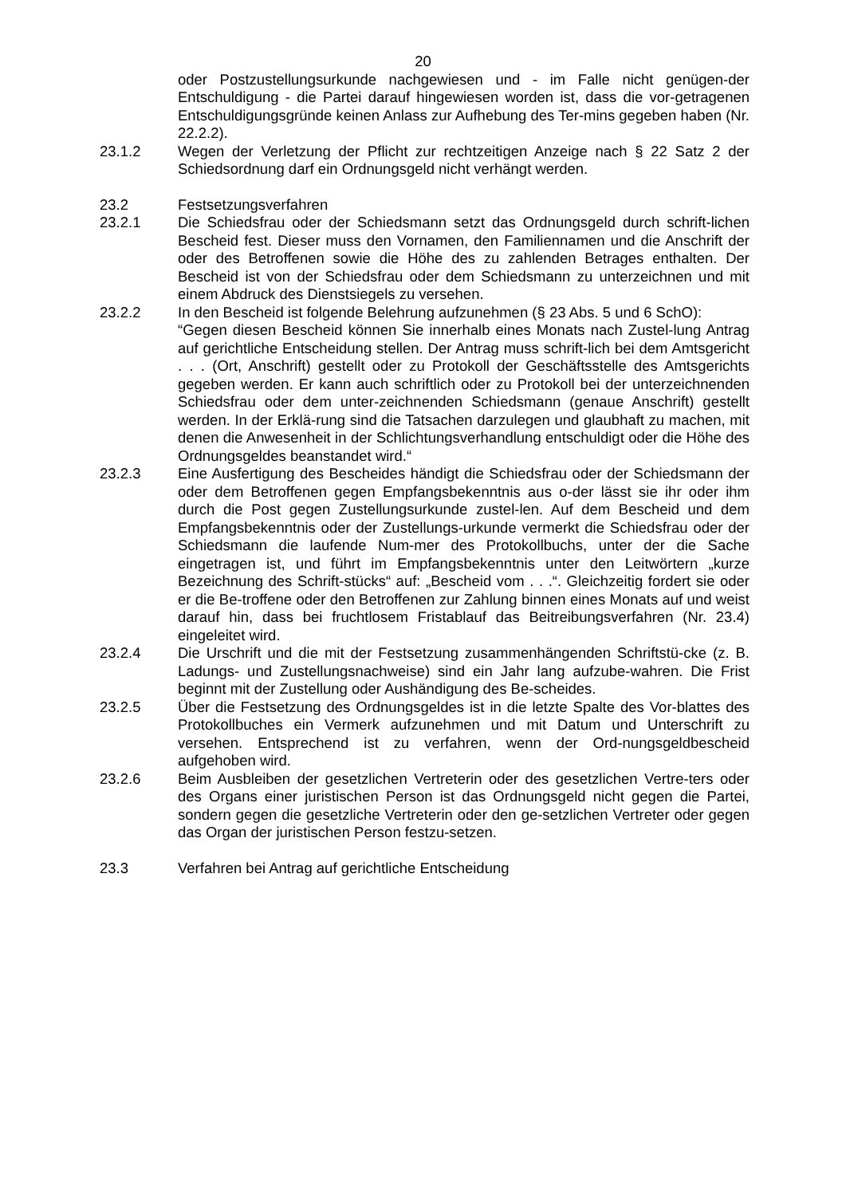20
oder Postzustellungsurkunde nachgewiesen und - im Falle nicht genügen-der Entschuldigung - die Partei darauf hingewiesen worden ist, dass die vor-getragenen Entschuldigungsgründe keinen Anlass zur Aufhebung des Ter-mins gegeben haben (Nr. 22.2.2).
23.1.2 Wegen der Verletzung der Pflicht zur rechtzeitigen Anzeige nach § 22 Satz 2 der Schiedsordnung darf ein Ordnungsgeld nicht verhängt werden.
23.2 Festsetzungsverfahren
23.2.1 Die Schiedsfrau oder der Schiedsmann setzt das Ordnungsgeld durch schrift-lichen Bescheid fest. Dieser muss den Vornamen, den Familiennamen und die Anschrift der oder des Betroffenen sowie die Höhe des zu zahlenden Betrages enthalten. Der Bescheid ist von der Schiedsfrau oder dem Schiedsmann zu unterzeichnen und mit einem Abdruck des Dienstsiegels zu versehen.
23.2.2 In den Bescheid ist folgende Belehrung aufzunehmen (§ 23 Abs. 5 und 6 SchO):
“Gegen diesen Bescheid können Sie innerhalb eines Monats nach Zustel-lung Antrag auf gerichtliche Entscheidung stellen. Der Antrag muss schrift-lich bei dem Amtsgericht . . . (Ort, Anschrift) gestellt oder zu Protokoll der Geschäftsstelle des Amtsgerichts gegeben werden. Er kann auch schriftlich oder zu Protokoll bei der unterzeichnenden Schiedsfrau oder dem unter-zeichnenden Schiedsmann (genaue Anschrift) gestellt werden. In der Erklä-rung sind die Tatsachen darzulegen und glaubhaft zu machen, mit denen die Anwesenheit in der Schlichtungsverhandlung entschuldigt oder die Höhe des Ordnungsgeldes beanstandet wird.“
23.2.3 Eine Ausfertigung des Bescheides händigt die Schiedsfrau oder der Schiedsmann der oder dem Betroffenen gegen Empfangsbekenntnis aus o-der lässt sie ihr oder ihm durch die Post gegen Zustellungsurkunde zustel-len. Auf dem Bescheid und dem Empfangsbekenntnis oder der Zustellungs-urkunde vermerkt die Schiedsfrau oder der Schiedsmann die laufende Num-mer des Protokollbuchs, unter der die Sache eingetragen ist, und führt im Empfangsbekenntnis unter den Leitwörtern „kurze Bezeichnung des Schrift-stücks“ auf: „Bescheid vom . . .“. Gleichzeitig fordert sie oder er die Be-troffene oder den Betroffenen zur Zahlung binnen eines Monats auf und weist darauf hin, dass bei fruchtlosem Fristablauf das Beitreibungsverfahren (Nr. 23.4) eingeleitet wird.
23.2.4 Die Urschrift und die mit der Festsetzung zusammenhängenden Schriftstü-cke (z. B. Ladungs- und Zustellungsnachweise) sind ein Jahr lang aufzube-wahren. Die Frist beginnt mit der Zustellung oder Aushändigung des Be-scheides.
23.2.5 Über die Festsetzung des Ordnungsgeldes ist in die letzte Spalte des Vor-blattes des Protokollbuches ein Vermerk aufzunehmen und mit Datum und Unterschrift zu versehen. Entsprechend ist zu verfahren, wenn der Ord-nungsgeldbescheid aufgehoben wird.
23.2.6 Beim Ausbleiben der gesetzlichen Vertreterin oder des gesetzlichen Vertre-ters oder des Organs einer juristischen Person ist das Ordnungsgeld nicht gegen die Partei, sondern gegen die gesetzliche Vertreterin oder den ge-setzlichen Vertreter oder gegen das Organ der juristischen Person festzu-setzen.
23.3 Verfahren bei Antrag auf gerichtliche Entscheidung